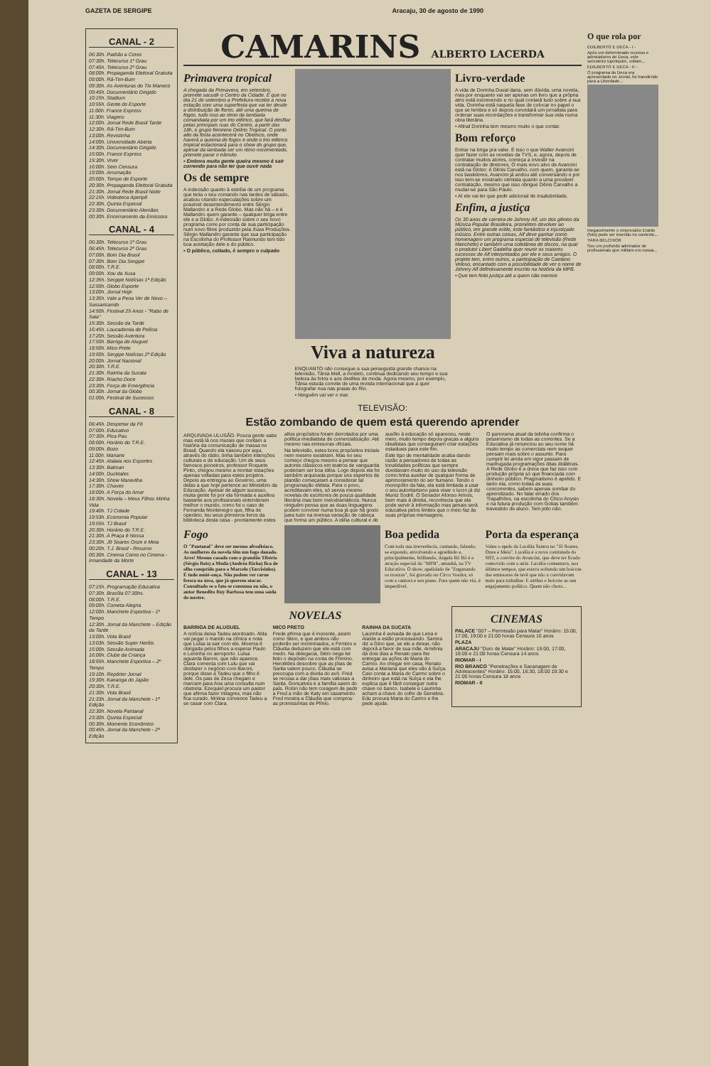GAZETA DE SERGIPE Aracaju, 30 de agosto de 1990
CANAL - 2
06:30h. Padrão a Cores
07:30h. Telecurso 1º Grau
07:45h. Telecurso 2º Grau
08:00h. Propaganda Eleitoral Gratuita
09:00h. Rá-Tim-Bum
09:30h. As Aventuras do Tio Maneco
09:45h. Documentário Dirigido
10:15h. Stadium
10:55h. Gente do Esporte
11:00h. France Express
11:30h. Viagens
12:00h. Jornal Rede Brasil Tarde
12:30h. Rá-Tim-Bum
13:00h. Revistinha
14:00h. Universidade Aberta
14:30h. Documentário Dirigido
15:00h. France Express
15:30h. Viver
16:00h. Sem Censura
19:00h. Arrumação
20:00h. Tempo de Esporte
20:30h. Propaganda Eleitoral Gratuita
21:30h. Jornal Rede Brasil Noite
22:15h. Videoteca Aperipê
22:30h. Quinta Especial
23:30h. Documentário Alemães
00:30h. Encerramento da Emissora
CANAL - 4
06:30h. Telecurso 1º Grau
06:45h. Telecurso 2º Grau
07:00h. Bom Dia Brasil
07:30h. Bom Dia Sergipe
08:00h. T.R.E.
09:00h. Xou da Xuxa
12:35h. Sergipe Notícias 1ª Edição
12:50h. Globo Esporte
13:00h. Jornal Hoje
13:35h. Vale a Pena Ver de Novo – Sassaricando
14:50h. Festival 25 Anos - "Rabo de Saia"
15:30h. Sessão da Tarde
16:45h. Loucademia de Polícia
17:20h. Sessão Aventura
17:50h. Barriga de Aluguel
18:50h. Mico Preto
19:50h. Sergipe Notícias 2ª Edição
20:00h. Jornal Nacional
20:30h. T.R.E.
21:30h. Rainha da Sucata
22:30h. Riacho Doce
23:30h. Força de Emergência
00:30h. Jornal da Globo
01:00h. Festival de Sucessos
CANAL - 8
06:45h. Despertar da Fé
07:00h. Educativo
07:30h. Pica Pau
08:00h. Horário do T.R.E.
09:00h. Bozo
11:00h. Mariane
12:45h. Atalaia nos Esportes
13:30h. Batman
14:00h. Ducktales
14:30h. Show Maravilha
17:30h. Chaves
18:00h. A Força do Amor
18:30h. Novela – Meus Filhos Minha Vida
19:40h. TJ Cidade
19:53h. Economia Popular
19:55h. TJ Brasil
20:30h. Horário do T.R.E.
21:30h. A Praça é Nossa
23:30h. Jô Soares Onze e Meia
00:20h. T.J. Brasil - Resumo
00:30h. Cinema Como no Cinema - Irmandade da Morte
CANAL - 13
07:15h. Programação Educativa
07:30h. Brasília 07:30hs.
08:00h. T.R.E.
09:00h. Cometa Alegria
12:00h. Manchete Esportiva - 1º Tempo
12:30h. Jornal da Manchete – Edição da Tarde
13:00h. Vota Brasil
13:03h. Sessão Super Heróis
15:00h. Sessão Animada
16:00h. Clube da Criança
18:55h. Manchete Esportiva – 2º Tempo
19:10h. Repórter Jornal
19:30h. Kananga do Japão
20:30h. T.R.E.
21:30h. Vota Brasil
21:33h. Jornal da Manchete - 1ª Edição
22:30h. Novela Pantanal
23:30h. Quinta Especial
00:30h. Momento Econômico
00:45h. Jornal da Manchete - 2ª Edição
CAMARINS ALBERTO LACERDA
Primavera tropical
A chegada da Primavera, em setembro, promete sacudir o Centro da Cidade. É que no dia 21 de setembro a Prefeitura recebe a nova estação com uma superfesta que vai ter desde a distribuição de flores, até uma queima de fogos, tudo isso ao ritmo da lambada comandada por um trio elétrico, que fará desfilar pelas principais ruas do Centro, a partir das 18h, o grupo feminino Delírio Tropical. O ponto alto da festa acontecerá no Obelisco, onde haverá a queima de fogos e onde o trio elétrico tropical estacionará para o show do grupo que, apesar da lambada ser um ritmo movimentado, promete parar o trânsito.
• Embora muita gente queira mesmo é sair correndo para não ter que ouvir nada
Os de sempre
A indecisão quanto à estréia de um programa que teria o seu comando nas tardes de sábado, acabou criando especulações sobre um possível desentendimento entre Sérgio Mallandro e a Rede Globo. Mas não há – e é Mallandro quem garante – qualquer briga entre ele e a Globo. A indecisão sobre o seu novo programa corre por conta de sua participação num novo filme produzido pela Xuxa Produções. Sérgio Mallandro garante que sua participação na Escolinha do Professor Raimundo tem tido boa aceitação dele e do público.
• O público, coitado, é sempre o culpado
Viva a natureza
ENQUANTO não consegue a sua perseguida grande chance na televisão, Tânia Mell, a modelo, continua dedicando seu tempo e sua beleza às fotos e aos desfiles de moda. Agora mesmo, por exemplo, Tânia estuda convite de uma revista internacional que a quer fotografar nua nas praias do Rio.
• Ninguém vai ver o mar.
Livro-verdade
A vida de Dorinha Duval daria, sem dúvida, uma novela, mas por enquanto vai ser apenas um livro que a própria atriz está escrevendo e no qual contará tudo sobre a sua vida. Dorinha está naquela fase de colocar no papel o que se lembra e só depois convidará um jornalista para ordenar suas recordações e transformar sua vida numa obra literária.
• Afinal Dorinha tem mesmo muito o que contar.
Bom reforço
Entrar na briga pra valer. É isso o que Walter Avancini quer fazer com as novelas da TVS, e, agora, depois de contratar muitos atores, começa a investir na contratação de diretores. O mais novo alvo de Avancini está na Globo: é Dênis Carvalho, com quem, garante-se nos bastidores, Avancini já andou até conversando e por isso tem-se mostrado otimista quanto a uma provável contratação, mesmo que isso obrigue Dênis Carvalho a mudar-se para São Paulo.
• Aí ele vai ter que pedir adicional de insalubridade.
Enfim, a justiça
Os 30 anos de carreira de Johnny Alf, um dos gênios da Música Popular Brasileira, prometem devolver ao público, em grande estilo, este fantástico e injustiçado músico. Entre outras coisas, Alf deve ganhar como homenagem um programa especial de televisão (Rede Manchete) e também uma coletânea de discos, na qual o produtor Libert Gadelha quer reunir os maiores sucessos de Alf interpretados por ele e seus amigos. O projeto tem, entre outros, a participação de Caetano Veloso, encantado com a possibilidade de ver o nome de Johnny Alf definitivamente inscrito na história da MPB.
• Que tem feito justiça até a quem não merece
TELEVISÃO:
Estão zombando de quem está querendo aprender
ARQUIVADA ULUSÃO. Pouca gente sabe mas está lá nos murais que contam a história da comunicação de massa no Brasil. Quando ela nasceu por aqui, através do rádio, tinha também intenções culturais e de educação. Um de seus famosos pioneiros, professor Roquete Pinto, chegou mesmo a montar estações apenas voltadas para estes projetos. Depois as entregou ao Governo, uma delas a que hoje pertence ao Ministério da Educação. Apesar de algum sucesso, muita gente foi por ela formada e auxiliou bastante aos profissionais entenderam melhor o mundo, como foi o caso de Fernanda Montenegro que, filha de operário, leu seus primeiros livros da biblioteca desta casa - prontamente estes altos propósitos foram derrotados por uma política imediatista de comercialização. Até mesmo nas emissoras oficiais.
Na televisão, estes bons propósitos iniciais nem mesmo existiram. Mas no seu começo chegou mesmo a pensar que autores clássicos em teatros de vanguarda poderiam ser boa idéia. Logo depois ela foi também arquivada porque uns espertos de plantão começaram a considerar tal programação elitista. Para o povo, acreditavam eles, só servia mesmo novelas de escritores de pouca qualidade literária mas bem melodramáticos. Nunca ninguém pensa que as duas linguagens podem conviver numa boa já que há gosto para tudo na imensa variação de cabeça que forma um público. A idéia cultural e de auxílio à educação só apareceu, neste meio, muito tempo depois graças a alguns idealistas que conseguiram criar estações estaduais para este fim.
Este tipo de mentalidade acaba dando razão a pensadores de todas as tonalidades políticas que sempre duvidavam muito do uso da televisão como linha auxiliar de qualquer forma de aprimoramento do ser humano. Tendo o monopólio da fala, ela está limitada a usar o seu autoritarismo para visar o lucro já diz Muniz Sodré. O Senador Afonso Arinos, bem mais à direita, reconhecia que ela pode servir à informação mas jamais será educativa pelos limites que o meio faz às suas próprias mensagens.
O panorama atual da telinha confirma o pessimismo de todas as correntes. Se a Educativa já renunciou ao seu nome há muito tempo as comerciais nem sequer pensam mais sobre o assunto. Para cumprir lei ainda em vigor passam de madrugada programações ditas didáticas. A Rede Globo é a única que faz isso com produção própria só que financiada com dinheiro público. Pragmatismo é apelido. E tanto ela, como todas as suas concorrentes, sabem apenas sombar do aprendizado. No falar errado dos Trapalhões, na escolinha do Chico Anysio e na futura produção com Golias também travestido de aluno. Tem jeito não.
Fogo
O "Pantanal" deve ser mesmo afrodisíaco. As mulheres da novela têm um fogo danado. Arre! Mesmo casada com o grandão Tibério (Sérgio Reis) a Muda (Andréa Richa) fica de olho comprido para o Marcelo (Tarcisinho). É tudo muié-onça. Não podem ver carne fresca na área, que já querem atacar. Consultado se o fato se consuma ou não, o autor Benedito Ruy Barbosa tem uma saída de mestre.
Boa pedida
Com toda sua irreverência, cantando, falando, se expondo, envolvendo e agredindo e, principalmente, brilhando, Angela Rô Rô é a atração especial do "MPB", amanhã, na TV Educativa. O show, apelidado de "Enganando os trouxas", foi gravado no Circo Voador, só com a cantora e seu piano. Para quem não viu, é imperdível.
Porta da esperança
Valeu o apelo da Lucélia Santos no "Jô Soares, Onze e Meia". Lucélia é a nova contratada do SBT, a convite do Avancini, que deve ter ficado comovido com a atriz. Lucélia comentava, nos últimos tempos, que estava sofrendo um boicote das emissoras de tevê que não a convidavam mais para trabalhar. E atribui o boicote ao seu engajamento político. Quem não chora...
NOVELAS
BARRIGA DE ALUGUEL
A notícia deixa Tadeu atordoado. Alda vai pegar o marido na clínica e nota que Luísa ia sair com ele. Moema é obrigada pelos filhos a esperar Paulo e Leninha no aeroporto. Luísa aguarda Baroni, que não aparece. Clara comenta com Lulu que vai desfazer o negócio com Baroni, porque disse a Tadeu que o filho é dele. Os pais de Zeca chegam e marcam para Ana uma consulta num obstreta. Ezequiel procura um pastor que afirma fazer milagres, mas não fica curado. Molina convence Tadeu a se casar com Clara.
MICO PRETO
Frede afirma que é inocente, assim como Skiro, e que ambos não poderão ser incriminados, e Firmino e Cláudia deduzem que ele está com medo. Na delegacia, Skiro nega ter feito o depósito na conta de Firmino. Herotildes descobre que as jóias de Sarita valem pouco. Cláudia se preocupa com a divida do avô. Fred se recusa a dar jóias mais valiosas a Sarita. Gonçalves e a família saem do país. Robin não tem coragem de pedir a Fred a mão de Katy em casamento. Fred mostra a Cláudia que comprou as promissórias de Plínio.
RAINHA DA SUCATA
Laurinha é avisada de que Lena e Alaíde a estão processando. Samira diz a Gino que, se ele a deixar, não deporá a favor de sua mãe. Armênia dá dois dias a Renato para lhe entregar as ações de Maria do Carmo. Ao chegar em casa, Renato avisa a Mariana que eles vão à Suíça. Caio conta a Maria do Carmo sobre o dinheiro que está na Suíça e ela lhe explica que é fácil conseguir outra chave no banco. Isabele e Laurinha acham a chave do cofre de Genebra. Edu procura Maria do Carmo e lhe pede ajuda.
CINEMAS
PALACE "007 – Permissão para Matar" Horário: 15:00, 17:00, 19:00 e 21:00 horas Censura 10 anos
PLAZA
ARACAJU "Duro de Matar" Horário: 15:00, 17:00, 19:00 e 21:00 horas Censura 14 anos
RIOMAR - I
RIO BRANCO "Penetrações e Sacanagem de Adolescentes" Horário: 15:00, 16:30, 18:00 19:30 e 21:00 horas Censura 18 anos
RIOMAR - II
O que rola por
EDILBERTO E DECA - I -
Após um determinado recesso e admiradores de Deca, este seresteiro tupiniquim, voltam...
EDILBERTO E DECA - II -
O programa do Deca era apresentado no Jornal, foi transferido para a Liberdade...
Inegavelmente o empresário Eraldo (foto) pode ser inserido no contexto...
YARA BELCHIOR
Sou um profundo admirador de profissionais que militam em nossa...